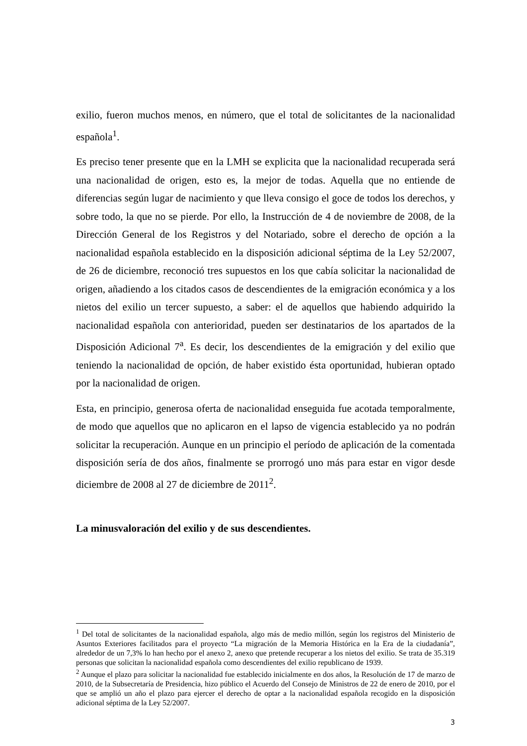exilio, fueron muchos menos, en número, que el total de solicitantes de la nacionalidad española<sup>1</sup>.
Es preciso tener presente que en la LMH se explicita que la nacionalidad recuperada será una nacionalidad de origen, esto es, la mejor de todas. Aquella que no entiende de diferencias según lugar de nacimiento y que lleva consigo el goce de todos los derechos, y sobre todo, la que no se pierde. Por ello, la Instrucción de 4 de noviembre de 2008, de la Dirección General de los Registros y del Notariado, sobre el derecho de opción a la nacionalidad española establecido en la disposición adicional séptima de la Ley 52/2007, de 26 de diciembre, reconoció tres supuestos en los que cabía solicitar la nacionalidad de origen, añadiendo a los citados casos de descendientes de la emigración económica y a los nietos del exilio un tercer supuesto, a saber: el de aquellos que habiendo adquirido la nacionalidad española con anterioridad, pueden ser destinatarios de los apartados de la Disposición Adicional 7<sup>a</sup>. Es decir, los descendientes de la emigración y del exilio que teniendo la nacionalidad de opción, de haber existido ésta oportunidad, hubieran optado por la nacionalidad de origen.
Esta, en principio, generosa oferta de nacionalidad enseguida fue acotada temporalmente, de modo que aquellos que no aplicaron en el lapso de vigencia establecido ya no podrán solicitar la recuperación. Aunque en un principio el período de aplicación de la comentada disposición sería de dos años, finalmente se prorrogó uno más para estar en vigor desde diciembre de 2008 al 27 de diciembre de 2011<sup>2</sup>.
La minusvaloración del exilio y de sus descendientes.
<sup>1</sup> Del total de solicitantes de la nacionalidad española, algo más de medio millón, según los registros del Ministerio de Asuntos Exteriores facilitados para el proyecto “La migración de la Memoria Histórica en la Era de la ciudadanía”, alrededor de un 7,3% lo han hecho por el anexo 2, anexo que pretende recuperar a los nietos del exilio. Se trata de 35.319 personas que solicitan la nacionalidad española como descendientes del exilio republicano de 1939.
<sup>2</sup> Aunque el plazo para solicitar la nacionalidad fue establecido inicialmente en dos años, la Resolución de 17 de marzo de 2010, de la Subsecretaría de Presidencia, hizo público el Acuerdo del Consejo de Ministros de 22 de enero de 2010, por el que se amplió un año el plazo para ejercer el derecho de optar a la nacionalidad española recogido en la disposición adicional séptima de la Ley 52/2007.
3